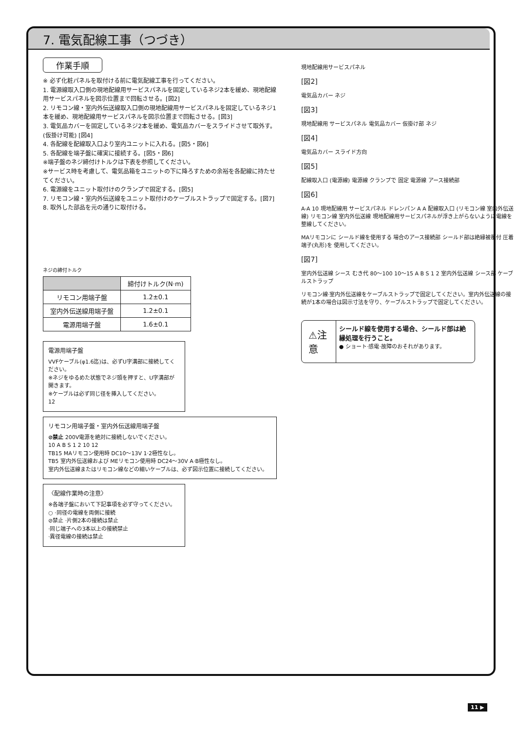7. 電気配線工事（つづき）
作業手順
※ 必ず化粧パネルを取付ける前に電気配線工事を行ってください。
1. 電源線取入口側の現地配線用サービスパネルを固定しているネジ2本を緩め、現地配線用サービスパネルを図示位置まで回転させる。[図2]
2. リモコン線・室内外伝送線取入口側の現地配線用サービスパネルを固定しているネジ1本を緩め、現地配線用サービスパネルを図示位置まで回転させる。[図3]
3. 電気品カバーを固定しているネジ2本を緩め、電気品カバーをスライドさせて取外す。(仮掛け可能) [図4]
4. 各配線を配線取入口より室内ユニットに入れる。[図5・図6]
5. 各配線を端子盤に確実に接続する。[図5・図6]
※端子盤のネジ締付けトルクは下表を参照してください。
※サービス時を考慮して、電気品箱をユニットの下に降ろすための余裕を各配線に持たせてください。
6. 電源線をユニット取付けのクランプで固定する。[図5]
7. リモコン線・室内外伝送線をユニット取付けのケーブルストラップで固定する。[図7]
8. 取外した部品を元の通りに取付ける。
ネジの締付トルク
| | 締付けトルク(N·m) |
| --- | --- |
| リモコン用端子盤 | 1.2±0.1 |
| 室内外伝送線用端子盤 | 1.2±0.1 |
| 電源用端子盤 | 1.6±0.1 |
電源用端子盤
VVFケーブル(φ1.6迄)は、必ずU字溝部に接続してください。
※ネジをゆるめた状態でネジ頭を押すと、U字溝部が開きます。
※ケーブルは必ず同じ径を挿入してください。
12
リモコン用端子盤・室内外伝送線用端子盤
⊘禁止 200V電源を絶対に接続しないでください。
10 A B S 1 2 10 12
TB15 MAリモコン使用時 DC10～13V 1·2極性なし。
TB5 室内外伝送線および MEリモコン使用時 DC24～30V A·B極性なし。
室内外伝送線またはリモコン線などの細いケーブルは、必ず図示位置に接続してください。
〈配線作業時の注意〉
※各端子盤において下記事項を必ず守ってください。
○ ·同径の電線を両側に接続
⊘禁止 ·片側2本の接続は禁止
·同じ端子への3本以上の接続禁止
·異径電線の接続は禁止
現地配線用サービスパネル
[図2]
電気品カバー ネジ
[図3]
現地配線用 サービスパネル 電気品カバー 仮掛け部 ネジ
[図4]
電気品カバー スライド方向
[図5]
配線取入口 (電源線) 電源線 クランプで 固定 電源線 アース接続部
[図6]
A-A 10 現地配線用 サービスパネル ドレンパン A A 配線取入口 (リモコン線 室内外伝送線) リモコン線 室内外伝送線 現地配線用サービスパネルが浮き上がらないように電線を整線してください。
MAリモコンに シールド線を使用する 場合のアース接続部 シールド部は絶縁被覆付 圧着端子(丸形)を 使用してください。
[図7]
室内外伝送線 シース むき代 80～100 10～15 A B S 1 2 室内外伝送線 シース部 ケーブルストラップ
リモコン線·室内外伝送線をケーブルストラップで固定してください。室内外伝送線の接続が1本の場合は図示寸法を守り、ケーブルストラップで固定してください。
⚠注意
シールド線を使用する場合、シールド部は絶縁処理を行うこと。
● ショート·感電·故障のおそれがあります。
11 ▶